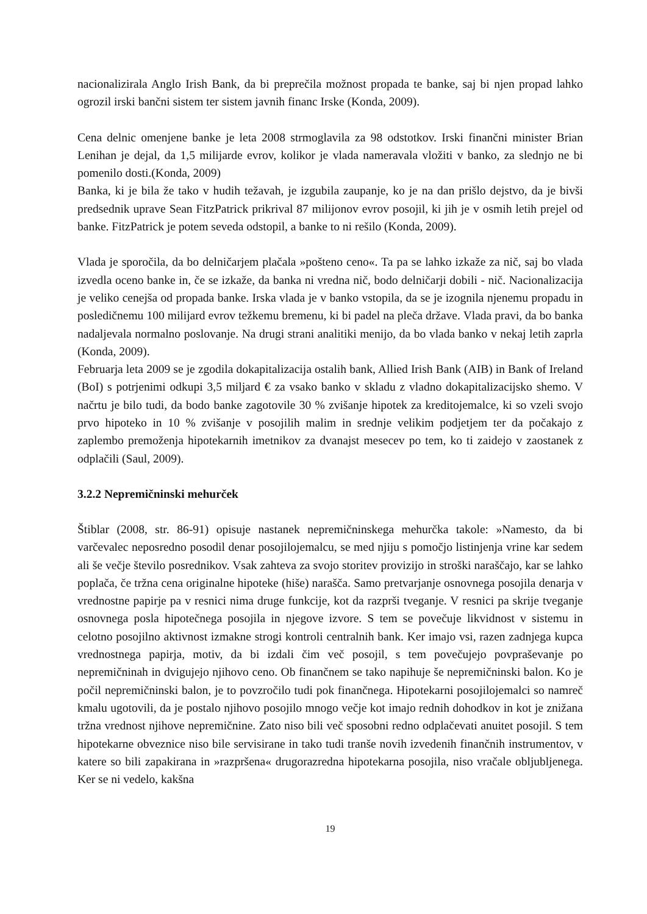nacionalizirala Anglo Irish Bank, da bi preprečila možnost propada te banke, saj bi njen propad lahko ogrozil irski bančni sistem ter sistem javnih financ Irske (Konda, 2009).
Cena delnic omenjene banke je leta 2008 strmoglavila za 98 odstotkov. Irski finančni minister Brian Lenihan je dejal, da 1,5 milijarde evrov, kolikor je vlada nameravala vložiti v banko, za slednjo ne bi pomenilo dosti.(Konda, 2009)
Banka, ki je bila že tako v hudih težavah, je izgubila zaupanje, ko je na dan prišlo dejstvo, da je bivši predsednik uprave Sean FitzPatrick prikrival 87 milijonov evrov posojil, ki jih je v osmih letih prejel od banke. FitzPatrick je potem seveda odstopil, a banke to ni rešilo (Konda, 2009).
Vlada je sporočila, da bo delničarjem plačala »pošteno ceno«. Ta pa se lahko izkaže za nič, saj bo vlada izvedla oceno banke in, če se izkaže, da banka ni vredna nič, bodo delničarji dobili - nič. Nacionalizacija je veliko cenejša od propada banke. Irska vlada je v banko vstopila, da se je izognila njenemu propadu in posledičnemu 100 milijard evrov težkemu bremenu, ki bi padel na pleča države. Vlada pravi, da bo banka nadaljevala normalno poslovanje. Na drugi strani analitiki menijo, da bo vlada banko v nekaj letih zaprla (Konda, 2009).
Februarja leta 2009 se je zgodila dokapitalizacija ostalih bank, Allied Irish Bank (AIB) in Bank of Ireland (BoI) s potrjenimi odkupi 3,5 miljard € za vsako banko v skladu z vladno dokapitalizacijsko shemo. V načrtu je bilo tudi, da bodo banke zagotovile 30 % zvišanje hipotek za kreditojemalce, ki so vzeli svojo prvo hipoteko in 10 % zvišanje v posojilih malim in srednje velikim podjetjem ter da počakajo z zaplembo premoženja hipotekarnih imetnikov za dvanajst mesecev po tem, ko ti zaidejo v zaostanek z odplačili (Saul, 2009).
3.2.2 Nepremičninski mehurček
Štiblar (2008, str. 86-91) opisuje nastanek nepremičninskega mehurčka takole: »Namesto, da bi varčevalec neposredno posodil denar posojilojemalcu, se med njiju s pomočjo listinjenja vrine kar sedem ali še večje število posrednikov. Vsak zahteva za svojo storitev provizijo in stroški naraščajo, kar se lahko poplača, če tržna cena originalne hipoteke (hiše) narašča. Samo pretvarjanje osnovnega posojila denarja v vrednostne papirje pa v resnici nima druge funkcije, kot da razprši tveganje. V resnici pa skrije tveganje osnovnega posla hipotečnega posojila in njegove izvore. S tem se povečuje likvidnost v sistemu in celotno posojilno aktivnost izmakne strogi kontroli centralnih bank. Ker imajo vsi, razen zadnjega kupca vrednostnega papirja, motiv, da bi izdali čim več posojil, s tem povečujejo povpraševanje po nepremičninah in dvigujejo njihovo ceno. Ob finančnem se tako napihuje še nepremičninski balon. Ko je počil nepremičninski balon, je to povzročilo tudi pok finančnega. Hipotekarni posojilojemalci so namreč kmalu ugotovili, da je postalo njihovo posojilo mnogo večje kot imajo rednih dohodkov in kot je znižana tržna vrednost njihove nepremičnine. Zato niso bili več sposobni redno odplačevati anuitet posojil. S tem hipotekarne obveznice niso bile servisirane in tako tudi tranše novih izvedenih finančnih instrumentov, v katere so bili zapakirana in »razpršena« drugorazredna hipotekarna posojila, niso vračale obljubljenega. Ker se ni vedelo, kakšna
19